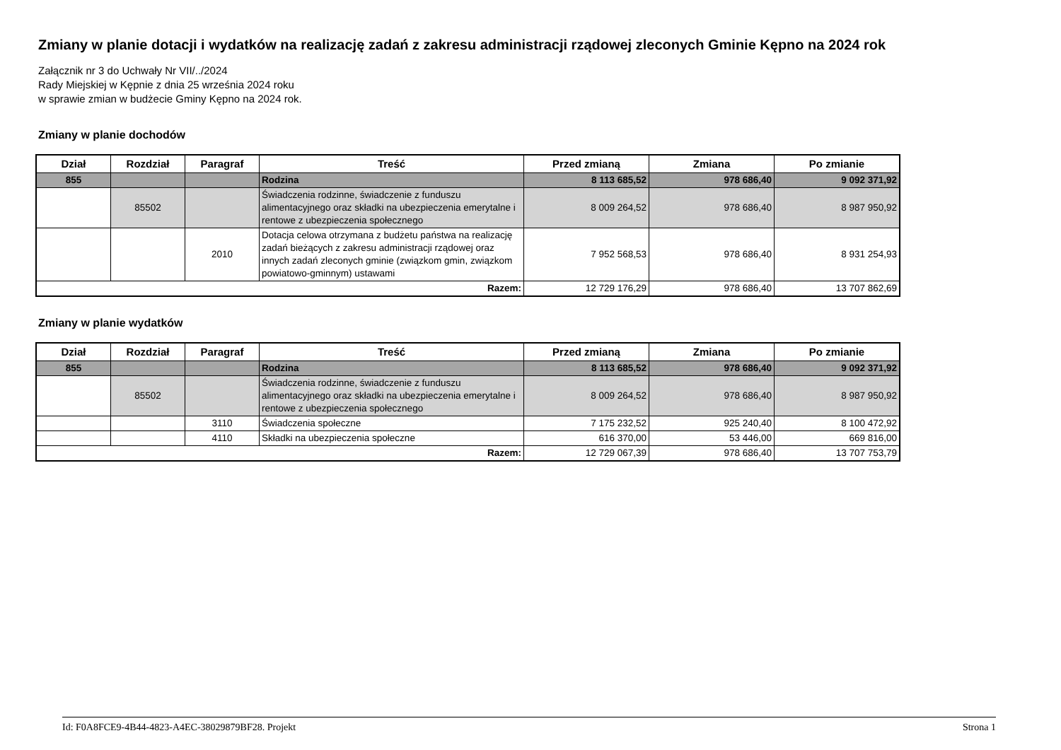Zmiany w planie dotacji i wydatków na realizację zadań z zakresu administracji rządowej zleconych Gminie Kępno na 2024 rok
Załącznik nr 3 do Uchwały Nr VII/../2024
Rady Miejskiej w Kępnie z dnia 25 września 2024 roku
w sprawie zmian w budżecie Gminy Kępno na 2024 rok.
Zmiany w planie dochodów
| Dział | Rozdział | Paragraf | Treść | Przed zmianą | Zmiana | Po zmianie |
| --- | --- | --- | --- | --- | --- | --- |
| 855 | | | Rodzina | 8 113 685,52 | 978 686,40 | 9 092 371,92 |
| | 85502 | | Świadczenia rodzinne, świadczenie z funduszu alimentacyjnego oraz składki na ubezpieczenia emerytalne i rentowe z ubezpieczenia społecznego | 8 009 264,52 | 978 686,40 | 8 987 950,92 |
| | | 2010 | Dotacja celowa otrzymana z budżetu państwa na realizację zadań bieżących z zakresu administracji rządowej oraz innych zadań zleconych gminie (związkom gmin, związkom powiatowo-gminnym) ustawami | 7 952 568,53 | 978 686,40 | 8 931 254,93 |
| Razem: | | | | 12 729 176,29 | 978 686,40 | 13 707 862,69 |
Zmiany w planie wydatków
| Dział | Rozdział | Paragraf | Treść | Przed zmianą | Zmiana | Po zmianie |
| --- | --- | --- | --- | --- | --- | --- |
| 855 | | | Rodzina | 8 113 685,52 | 978 686,40 | 9 092 371,92 |
| | 85502 | | Świadczenia rodzinne, świadczenie z funduszu alimentacyjnego oraz składki na ubezpieczenia emerytalne i rentowe z ubezpieczenia społecznego | 8 009 264,52 | 978 686,40 | 8 987 950,92 |
| | | 3110 | Świadczenia społeczne | 7 175 232,52 | 925 240,40 | 8 100 472,92 |
| | | 4110 | Składki na ubezpieczenia społeczne | 616 370,00 | 53 446,00 | 669 816,00 |
| Razem: | | | | 12 729 067,39 | 978 686,40 | 13 707 753,79 |
Id: F0A8FCE9-4B44-4823-A4EC-38029879BF28. Projekt Strona 1